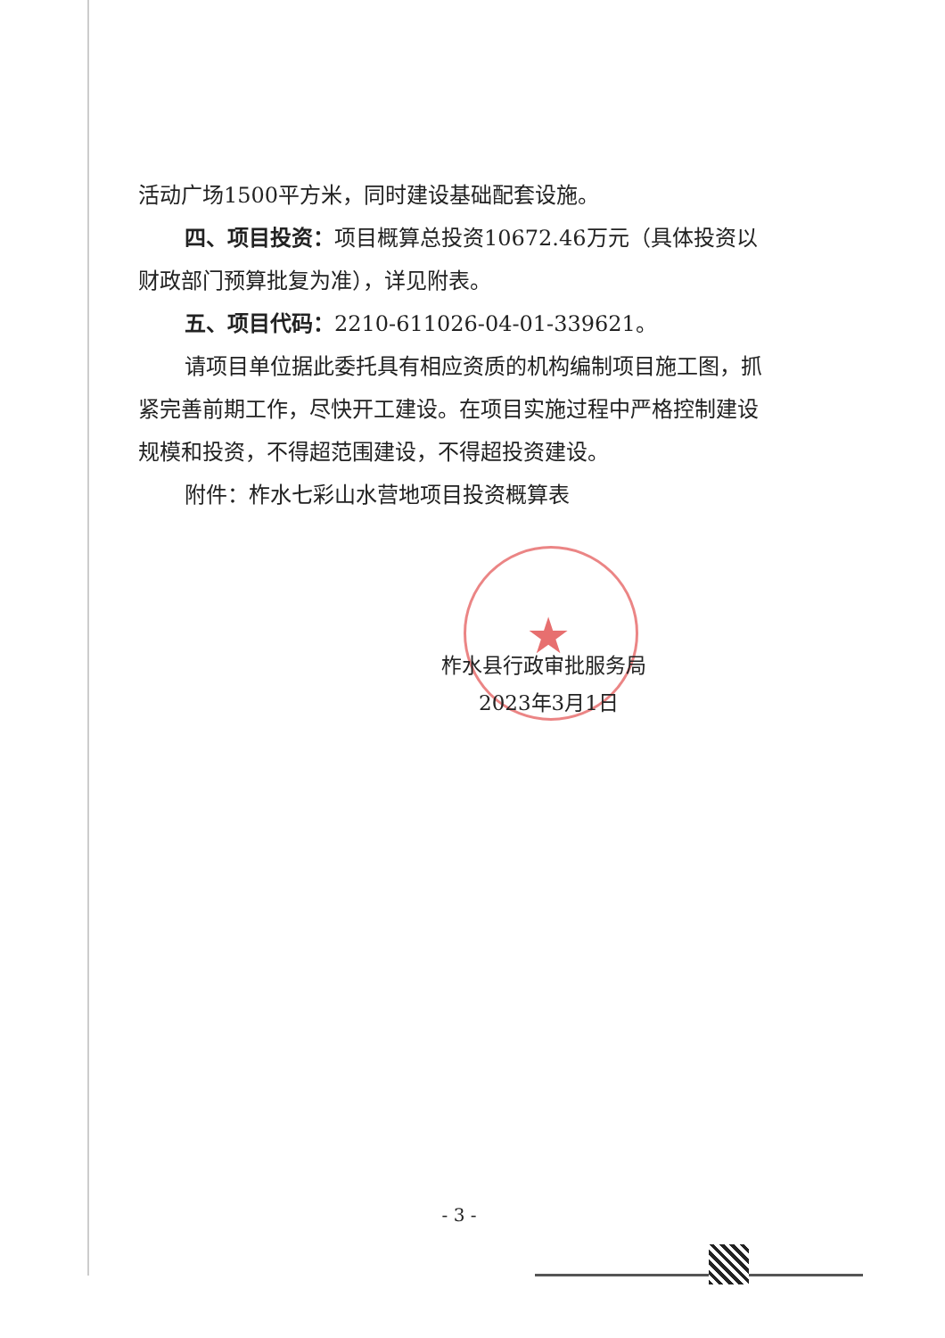活动广场1500平方米，同时建设基础配套设施。
四、项目投资：项目概算总投资10672.46万元（具体投资以财政部门预算批复为准），详见附表。
五、项目代码：2210-611026-04-01-339621。
请项目单位据此委托具有相应资质的机构编制项目施工图，抓紧完善前期工作，尽快开工建设。在项目实施过程中严格控制建设规模和投资，不得超范围建设，不得超投资建设。
附件：柞水七彩山水营地项目投资概算表
★
柞水县行政审批服务局
2023年3月1日
- 3 -